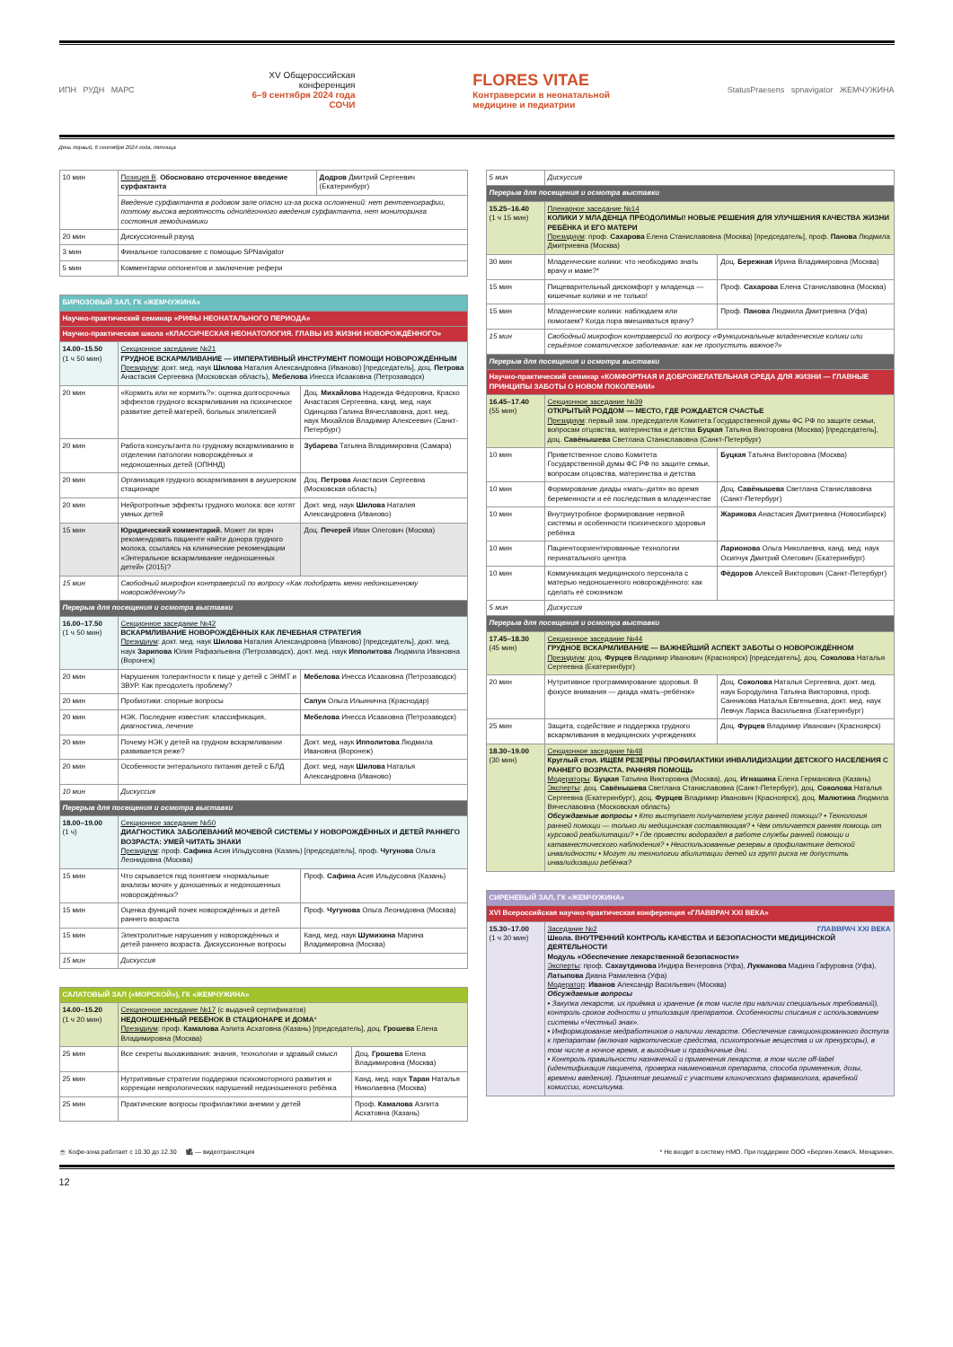ИПН РУДН МАРС
XV Общероссийская
конференция
6–9 сентября 2024 года
СОЧИ
FLORES VITAE
Контраверсии в неонатальной
медицине и педиатрии
StatusPraesens spnavigator ЖЕМЧУЖИНА
День первый, 6 сентября 2024 года, пятница
| 10 мин | Позиция В . Обосновано отсроченное введение сурфактанта | Додров Дмитрий Сергеевич (Екатеринбург) |
| | Введение сурфактанта в родовом зале опасно из-за риска осложнений: нет рентгенографии, поэтому высока вероятность однолёгочного введения сурфактанта, нет мониторинга состояния гемодинамики | |
| 20 мин | Дискуссионный раунд | |
| 3 мин | Финальное голосование с помощью SPNavigator | |
| 5 мин | Комментарии оппонентов и заключение рефери | |
| БИРЮЗОВЫЙ ЗАЛ, ГК «ЖЕМЧУЖИНА» | | |
| Научно-практический семинар «РИФЫ НЕОНАТАЛЬНОГО ПЕРИОДА» | | |
| Научно-практическая школа «КЛАССИЧЕСКАЯ НЕОНАТОЛОГИЯ. ГЛАВЫ ИЗ ЖИЗНИ НОВОРОЖДЁННОГО» | | |
| 14.00–15.50 (1 ч 50 мин) | Секционное заседание №21 ГРУДНОЕ ВСКАРМЛИВАНИЕ — ИМПЕРАТИВНЫЙ ИНСТРУМЕНТ ПОМОЩИ НОВОРОЖДЁННЫМ Президиум : докт. мед. наук Шилова Наталия Александровна (Иваново) [председатель], доц. Петрова Анастасия Сергеевна (Московская область), Мебелова Инесса Исааковна (Петрозаводск) | |
| 20 мин | «Кормить или не кормить?»: оценка долгосрочных эффектов грудного вскармливания на психическое развитие детей матерей, больных эпилепсией | Доц. Михайлова Надежда Фёдоровна, Краско Анастасия Сергеевна, канд. мед. наук Одинцова Галина Вячеславовна, докт. мед. наук Михайлов Владимир Алексеевич (Санкт-Петербург) |
| 20 мин | Работа консультанта по грудному вскармливанию в отделении патологии новорождённых и недоношенных детей (ОПННД) | Зубарева Татьяна Владимировна (Самара) |
| 20 мин | Организация грудного вскармливания в акушерском стационаре | Доц. Петрова Анастасия Сергеевна (Московская область) |
| 20 мин | Нейротропные эффекты грудного молока: все хотят умных детей | Докт. мед. наук Шилова Наталия Александровна (Иваново) |
| 15 мин | Юридический комментарий. Может ли врач рекомендовать пациенте найти донора грудного молока, ссылаясь на клинические рекомендации «Энтеральное вскармливание недоношенных детей» (2015)? | Доц. Печерей Иван Олегович (Москва) |
| 15 мин | Свободный микрофон контраверсий по вопросу «Как подобрать меню недоношенному новорождённому?» | |
| Перерыв для посещения и осмотра выставки | | |
| 16.00–17.50 (1 ч 50 мин) | Секционное заседание №42 ВСКАРМЛИВАНИЕ НОВОРОЖДЁННЫХ КАК ЛЕЧЕБНАЯ СТРАТЕГИЯ Президиум : докт. мед. наук Шилова Наталия Александровна (Иваново) [председатель], докт. мед. наук Зарипова Юлия Рафаэльевна (Петрозаводск), докт. мед. наук Ипполитова Людмила Ивановна (Воронеж) | |
| 20 мин | Нарушения толерантности к пище у детей с ЭНМТ и ЗВУР. Как преодолеть проблему? | Мебелова Инесса Исааковна (Петрозаводск) |
| 20 мин | Пробиотики: спорные вопросы | Сапун Ольга Ильинична (Краснодар) |
| 20 мин | НЭК. Последние известия: классификация, диагностика, лечение | Мебелова Инесса Исааковна (Петрозаводск) |
| 20 мин | Почему НЭК у детей на грудном вскармливании развивается реже? | Докт. мед. наук Ипполитова Людмила Ивановна (Воронеж) |
| 20 мин | Особенности энтерального питания детей с БЛД | Докт. мед. наук Шилова Наталья Александровна (Иваново) |
| 10 мин | Дискуссия | |
| Перерыв для посещения и осмотра выставки | | |
| 18.00–19.00 (1 ч) | Секционное заседание №50 ДИАГНОСТИКА ЗАБОЛЕВАНИЙ МОЧЕВОЙ СИСТЕМЫ У НОВОРОЖДЁННЫХ И ДЕТЕЙ РАННЕГО ВОЗРАСТА: УМЕЙ ЧИТАТЬ ЗНАКИ Президиум : проф. Сафина Асия Ильдусовна (Казань) [председатель], проф. Чугунова Ольга Леонидовна (Москва) | |
| 15 мин | Что скрывается под понятием «нормальные анализы мочи» у доношенных и недоношенных новорождённых? | Проф. Сафина Асия Ильдусовна (Казань) |
| 15 мин | Оценка функций почек новорождённых и детей раннего возраста | Проф. Чугунова Ольга Леонидовна (Москва) |
| 15 мин | Электролитные нарушения у новорождённых и детей раннего возраста. Дискуссионные вопросы | Канд. мед. наук Шумихина Марина Владимировна (Москва) |
| 15 мин | Дискуссия | |
| САЛАТОВЫЙ ЗАЛ («МОРСКОЙ»), ГК «ЖЕМЧУЖИНА» | | |
| 14.00–15.20 (1 ч 20 мин) | Секционное заседание №17 (с выдачей сертификатов) НЕДОНОШЕННЫЙ РЕБЁНОК В СТАЦИОНАРЕ И ДОМА * Президиум : проф. Камалова Аэлита Асхатовна (Казань) [председатель], доц. Грошева Елена Владимировна (Москва) | |
| 25 мин | Все секреты выхаживания: знания, технологии и здравый смысл | Доц. Грошева Елена Владимировна (Москва) |
| 25 мин | Нутритивные стратегии поддержки психомоторного развития и коррекции неврологических нарушений недоношенного ребёнка | Канд. мед. наук Таран Наталья Николаевна (Москва) |
| 25 мин | Практические вопросы профилактики анемии у детей | Проф. Камалова Аэлита Асхатовна (Казань) |
| 5 мин | Дискуссия | |
| Перерыв для посещения и осмотра выставки | | |
| 15.25–16.40 (1 ч 15 мин) | Пленарное заседание №14 КОЛИКИ У МЛАДЕНЦА ПРЕОДОЛИМЫ! НОВЫЕ РЕШЕНИЯ ДЛЯ УЛУЧШЕНИЯ КАЧЕСТВА ЖИЗНИ РЕБЁНКА И ЕГО МАТЕРИ Президиум : проф. Сахарова Елена Станиславовна (Москва) [председатель], проф. Панова Людмила Дмитриевна (Москва) | |
| 30 мин | Младенческие колики: что необходимо знать врачу и маме?* | Доц. Бережная Ирина Владимировна (Москва) |
| 15 мин | Пищеварительный дискомфорт у младенца — кишечные колики и не только! | Проф. Сахарова Елена Станиславовна (Москва) |
| 15 мин | Младенческие колики: наблюдаем или помогаем? Когда пора вмешиваться врачу? | Проф. Панова Людмила Дмитриевна (Уфа) |
| 15 мин | Свободный микрофон контраверсий по вопросу «Функциональные младенческие колики или серьёзное соматическое заболевание: как не пропустить важное?» | |
| Перерыв для посещения и осмотра выставки | | |
| Научно-практический семинар «КОМФОРТНАЯ И ДОБРОЖЕЛАТЕЛЬНАЯ СРЕДА ДЛЯ ЖИЗНИ — ГЛАВНЫЕ ПРИНЦИПЫ ЗАБОТЫ О НОВОМ ПОКОЛЕНИИ» | | |
| 16.45–17.40 (55 мин) | Секционное заседание №39 ОТКРЫТЫЙ РОДДОМ — МЕСТО, ГДЕ РОЖДАЕТСЯ СЧАСТЬЕ Президиум : первый зам. председателя Комитета Государственной думы ФС РФ по защите семьи, вопросам отцовства, материнства и детства Буцкая Татьяна Викторовна (Москва) [председатель], доц. Савёнышева Светлана Станиславовна (Санкт-Петербург) | |
| 10 мин | Приветственное слово Комитета Государственной думы ФС РФ по защите семьи, вопросам отцовства, материнства и детства | Буцкая Татьяна Викторовна (Москва) |
| 10 мин | Формирование диады «мать–дитя» во время беременности и её последствия в младенчестве | Доц. Савёнышева Светлана Станиславовна (Санкт-Петербург) |
| 10 мин | Внутриутробное формирование нервной системы и особенности психического здоровья ребёнка | Жарикова Анастасия Дмитриевна (Новосибирск) |
| 10 мин | Пациентоориентированные технологии перинатального центра | Ларионова Ольга Николаевна, канд. мед. наук Осипчук Дмитрий Олегович (Екатеринбург) |
| 10 мин | Коммуникация медицинского персонала с матерью недоношенного новорождённого: как сделать её союзником | Фёдоров Алексей Викторович (Санкт-Петербург) |
| 5 мин | Дискуссия | |
| Перерыв для посещения и осмотра выставки | | |
| 17.45–18.30 (45 мин) | Секционное заседание №44 ГРУДНОЕ ВСКАРМЛИВАНИЕ — ВАЖНЕЙШИЙ АСПЕКТ ЗАБОТЫ О НОВОРОЖДЁННОМ Президиум : доц. Фурцев Владимир Иванович (Красноярск) [председатель], доц. Соколова Наталья Сергеевна (Екатеринбург) | |
| 20 мин | Нутритивное программирование здоровья. В фокусе внимания — диада «мать–ребёнок» | Доц. Соколова Наталья Сергеевна, докт. мед. наук Бородулина Татьяна Викторовна, проф. Санникова Наталья Евгеньевна, докт. мед. наук Левчук Лариса Васильевна (Екатеринбург) |
| 25 мин | Защита, содействие и поддержка грудного вскармливания в медицинских учреждениях | Доц. Фурцев Владимир Иванович (Красноярск) |
| 18.30–19.00 (30 мин) | Секционное заседание №48 Круглый стол. ИЩЕМ РЕЗЕРВЫ ПРОФИЛАКТИКИ ИНВАЛИДИЗАЦИИ ДЕТСКОГО НАСЕЛЕНИЯ С РАННЕГО ВОЗРАСТА. РАННЯЯ ПОМОЩЬ Модераторы : Буцкая Татьяна Викторовна (Москва), доц. Игнашина Елена Германовна (Казань) Эксперты : доц. Савёнышева Светлана Станиславовна (Санкт-Петербург), доц. Соколова Наталья Сергеевна (Екатеринбург), доц. Фурцев Владимир Иванович (Красноярск), доц. Малютина Людмила Вячеславовна (Московская область) Обсуждаемые вопросы • Кто выступает получателем услуг ранней помощи? • Технология ранней помощи — только ли медицинская составляющая? • Чем отличается ранняя помощь от курсовой реабилитации? • Где провести водораздел в работе службы ранней помощи и катамнестического наблюдения? • Неиспользованные резервы в профилактике детской инвалидности • Могут ли технологии абилитации детей из групп риска не допустить инвалидизации ребёнка? | |
| СИРЕНЕВЫЙ ЗАЛ, ГК «ЖЕМЧУЖИНА» | |
| XVI Всероссийская научно-практическая конференция «ГЛАВВРАЧ XXI ВЕКА» | |
| 15.30–17.00 (1 ч 30 мин) | Заседание №2 ГЛАВВРАЧ XXI ВЕКА Школа. ВНУТРЕННИЙ КОНТРОЛЬ КАЧЕСТВА И БЕЗОПАСНОСТИ МЕДИЦИНСКОЙ ДЕЯТЕЛЬНОСТИ Модуль «Обеспечение лекарственной безопасности» Эксперты : проф. Сахаутдинова Индира Венеровна (Уфа), Лукманова Мадина Гафуровна (Уфа), Латыпова Диана Рамилевна (Уфа) Модератор : Иванов Александр Васильевич (Москва) Обсуждаемые вопросы • Закупка лекарств, их приёмка и хранение (в том числе при наличии специальных требований), контроль сроков годности и утилизация препаратов. Особенности списания с использованием системы «Честный знак». • Информирование медработников о наличии лекарств. Обеспечение санкционированного доступа к препаратам (включая наркотические средства, психотропные вещества и их прекурсоры), в том числе в ночное время, в выходные и праздничные дни. • Контроль правильности назначений и применения лекарств, в том числе off-label (идентификация пациента, проверка наименования препарата, способа применения, дозы, времени введения). Принятие решений с участием клинического фармаколога, врачебной комиссии, консилиума. |
☕ Кофе-зона работает с 10.30 до 12.30 🎥 — видеотрансляция * Не входит в систему НМО. При поддержке ООО «Берлин-Хеми/А. Менарини».
12